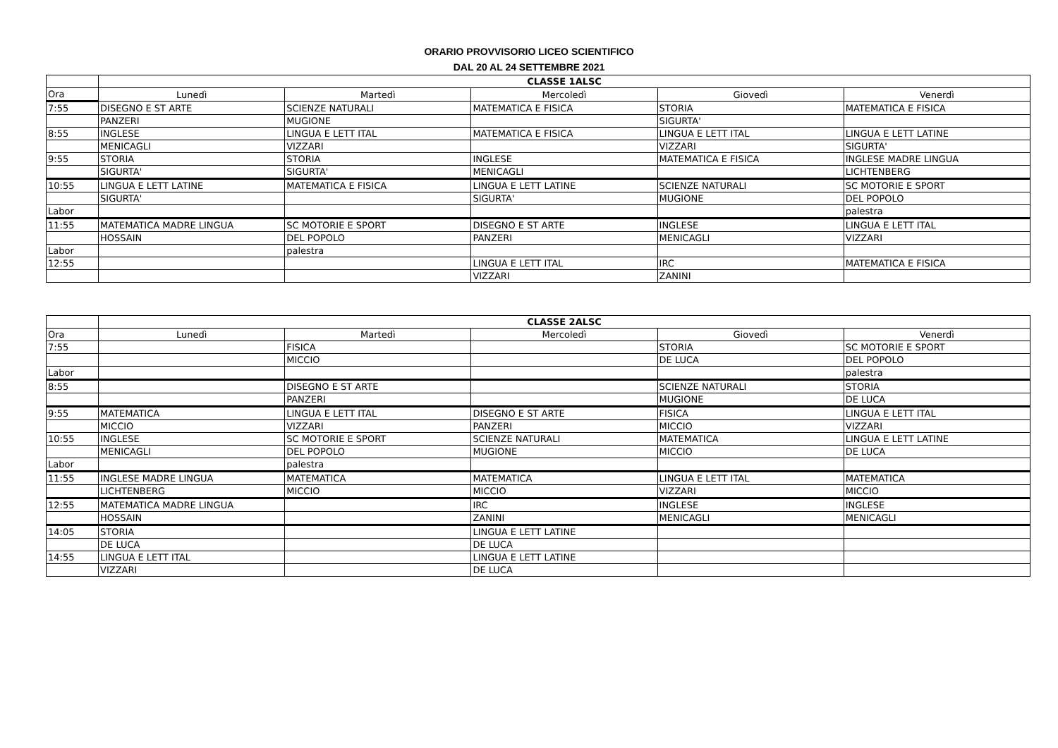ORARIO PROVVISORIO LICEO SCIENTIFICO
DAL 20 AL 24 SETTEMBRE 2021
| | CLASSE 1ALSC | | | | |
| --- | --- | --- | --- | --- | --- |
| Ora | Lunedì | Martedì | Mercoledì | Giovedì | Venerdì |
| 7:55 | DISEGNO E ST ARTE | SCIENZE NATURALI | MATEMATICA E FISICA | STORIA | MATEMATICA E FISICA |
| | PANZERI | MUGIONE | | SIGURTA' | |
| 8:55 | INGLESE | LINGUA E LETT ITAL | MATEMATICA E FISICA | LINGUA E LETT ITAL | LINGUA E LETT LATINE |
| | MENICAGLI | VIZZARI | | VIZZARI | SIGURTA' |
| 9:55 | STORIA | STORIA | INGLESE | MATEMATICA E FISICA | INGLESE MADRE LINGUA |
| | SIGURTA' | SIGURTA' | MENICAGLI | | LICHTENBERG |
| 10:55 | LINGUA E LETT LATINE | MATEMATICA E FISICA | LINGUA E LETT LATINE | SCIENZE NATURALI | SC MOTORIE E SPORT |
| | SIGURTA' | | SIGURTA' | MUGIONE | DEL POPOLO |
| Labor | | | | | palestra |
| 11:55 | MATEMATICA MADRE LINGUA | SC MOTORIE E SPORT | DISEGNO E ST ARTE | INGLESE | LINGUA E LETT ITAL |
| | HOSSAIN | DEL POPOLO | PANZERI | MENICAGLI | VIZZARI |
| Labor | | palestra | | | |
| 12:55 | | | LINGUA E LETT ITAL | IRC | MATEMATICA E FISICA |
| | | | VIZZARI | ZANINI | |
| | CLASSE 2ALSC | | | | |
| --- | --- | --- | --- | --- | --- |
| Ora | Lunedì | Martedì | Mercoledì | Giovedì | Venerdì |
| 7:55 | | FISICA | | STORIA | SC MOTORIE E SPORT |
| | | MICCIO | | DE LUCA | DEL POPOLO |
| Labor | | | | | palestra |
| 8:55 | | DISEGNO E ST ARTE | | SCIENZE NATURALI | STORIA |
| | | PANZERI | | MUGIONE | DE LUCA |
| 9:55 | MATEMATICA | LINGUA E LETT ITAL | DISEGNO E ST ARTE | FISICA | LINGUA E LETT ITAL |
| | MICCIO | VIZZARI | PANZERI | MICCIO | VIZZARI |
| 10:55 | INGLESE | SC MOTORIE E SPORT | SCIENZE NATURALI | MATEMATICA | LINGUA E LETT LATINE |
| | MENICAGLI | DEL POPOLO | MUGIONE | MICCIO | DE LUCA |
| Labor | | palestra | | | |
| 11:55 | INGLESE MADRE LINGUA | MATEMATICA | MATEMATICA | LINGUA E LETT ITAL | MATEMATICA |
| | LICHTENBERG | MICCIO | MICCIO | VIZZARI | MICCIO |
| 12:55 | MATEMATICA MADRE LINGUA | | IRC | INGLESE | INGLESE |
| | HOSSAIN | | ZANINI | MENICAGLI | MENICAGLI |
| 14:05 | STORIA | | LINGUA E LETT LATINE | | |
| | DE LUCA | | DE LUCA | | |
| 14:55 | LINGUA E LETT ITAL | | LINGUA E LETT LATINE | | |
| | VIZZARI | | DE LUCA | | |